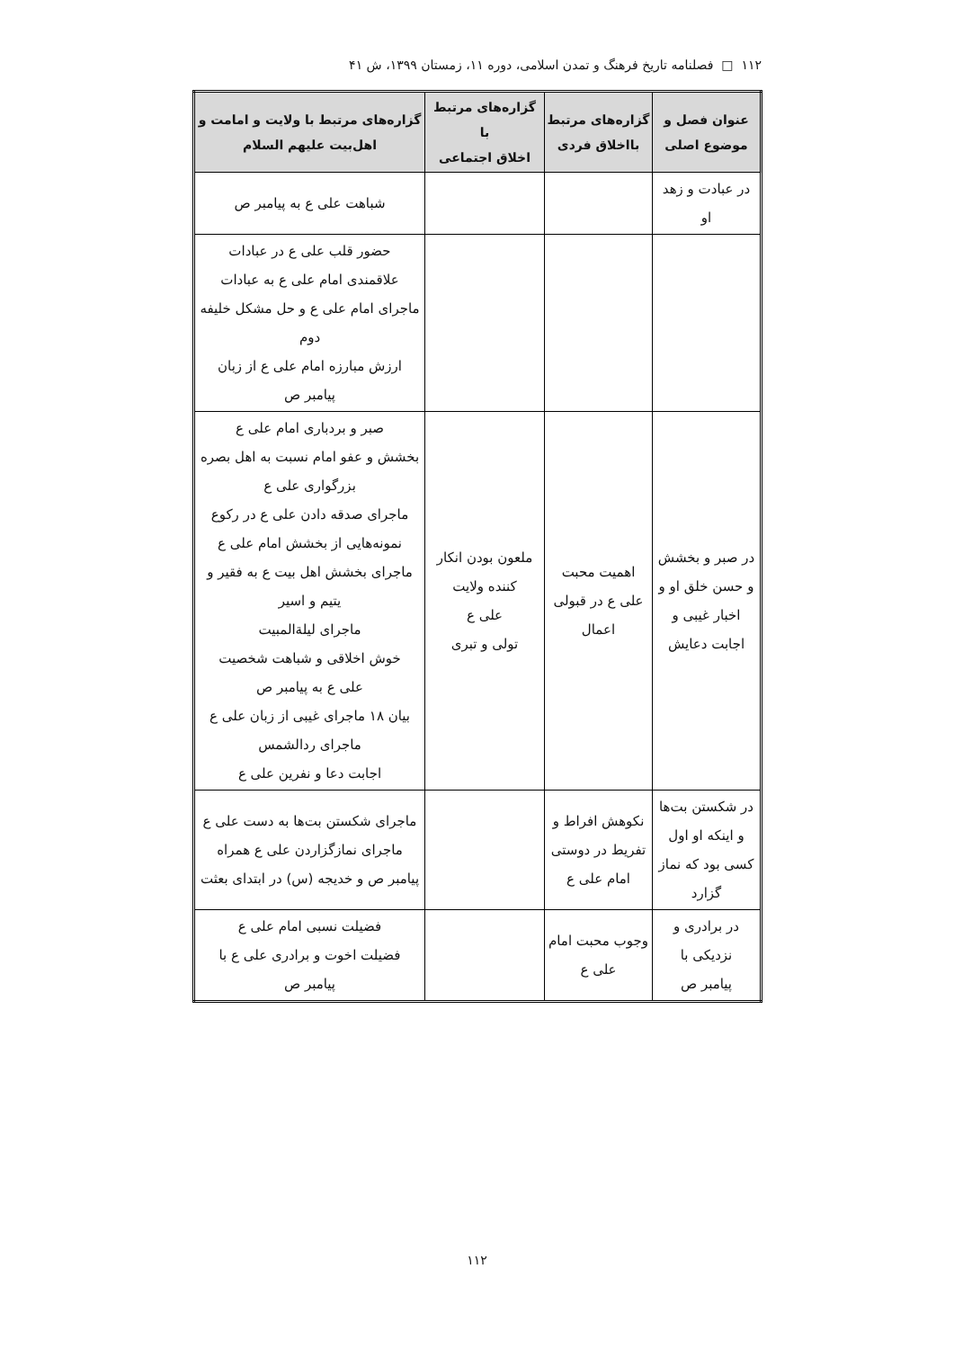۱۱۲ □ فصلنامه تاریخ فرهنگ و تمدن اسلامی، دوره ۱۱، زمستان ۱۳۹۹، ش ۴۱
| عنوان فصل و موضوع اصلی | گزاره‌های مرتبط بااخلاق فردی | گزاره‌های مرتبط با اخلاق اجتماعی | گزاره‌های مرتبط با ولایت و امامت و اهل‌بیت علیهم السلام |
| --- | --- | --- | --- |
| در عبادت و زهد او | | | شباهت علی ع به پیامبر ص |
| | | | حضور قلب علی ع در عبادات علاقمندی امام علی ع به عبادات ماجرای امام علی ع و حل مشکل خلیفه دوم ارزش مبارزه امام علی ع از زبان پیامبر ص |
| در صبر و بخشش و حسن خلق او و اخبار غیبی و اجابت دعایش | اهمیت محبت علی ع در قبولی اعمال | ملعون بودن انکار کننده ولایت علی ع تولی و تبری | صبر و بردباری امام علی ع بخشش و عفو امام نسبت به اهل بصره بزرگواری علی ع ماجرای صدقه دادن علی ع در رکوع نمونه‌هایی از بخشش امام علی ع ماجرای بخشش اهل بیت ع به فقیر و یتیم و اسیر ماجرای لیلة‌المبیت خوش اخلاقی و شباهت شخصیت علی ع به پیامبر ص بیان ۱۸ ماجرای غیبی از زبان علی ع ماجرای ردالشمس اجابت دعا و نفرین علی ع |
| در شکستن بت‌ها و اینکه او اول کسی بود که نماز گزارد | نکوهش افراط و تفریط در دوستی امام علی ع | | ماجرای شکستن بت‌ها به دست علی ع ماجرای نمازگزاردن علی ع همراه پیامبر ص و خدیجه (س) در ابتدای بعثت |
| در برادری و نزدیکی با پیامبر ص | وجوب محبت امام علی ع | | فضیلت نسبی امام علی ع فضیلت اخوت و برادری علی ع با پیامبر ص |
۱۱۲